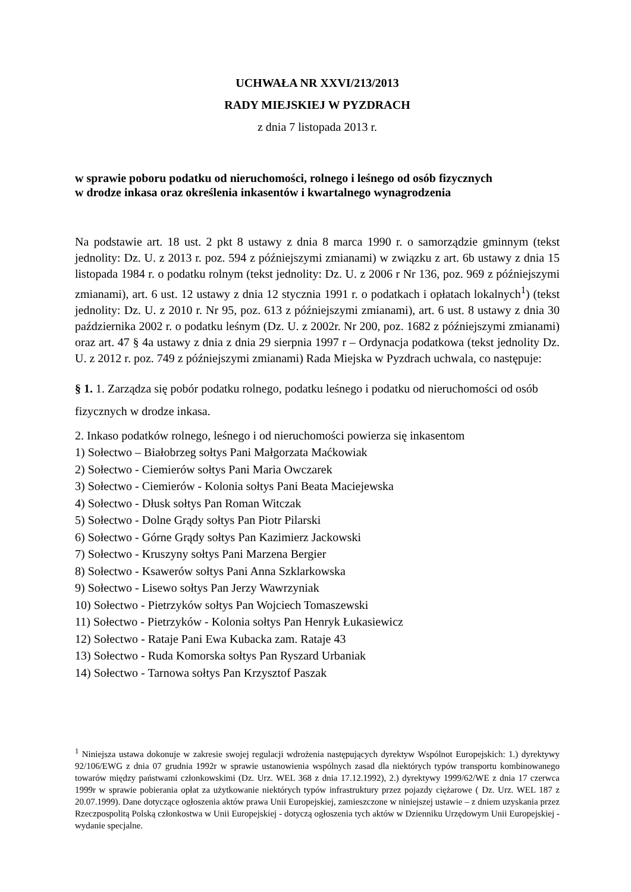UCHWAŁA NR XXVI/213/2013
RADY MIEJSKIEJ W PYZDRACH
z dnia 7 listopada 2013 r.
w sprawie poboru podatku od nieruchomości, rolnego i leśnego od osób fizycznych
w drodze inkasa oraz określenia inkasentów i kwartalnego wynagrodzenia
Na podstawie art. 18 ust. 2 pkt 8 ustawy z dnia 8 marca 1990 r. o samorządzie gminnym (tekst jednolity: Dz. U. z 2013 r. poz. 594 z późniejszymi zmianami) w związku z art. 6b ustawy z dnia 15 listopada 1984 r. o podatku rolnym (tekst jednolity: Dz. U. z 2006 r Nr 136, poz. 969 z późniejszymi zmianami), art. 6 ust. 12 ustawy z dnia 12 stycznia 1991 r. o podatkach i opłatach lokalnych<sup>1</sup>) (tekst jednolity: Dz. U. z 2010 r. Nr 95, poz. 613 z późniejszymi zmianami), art. 6 ust. 8 ustawy z dnia 30 października 2002 r. o podatku leśnym (Dz. U. z 2002r. Nr 200, poz. 1682 z późniejszymi zmianami) oraz art. 47 § 4a ustawy z dnia z dnia 29 sierpnia 1997 r – Ordynacja podatkowa (tekst jednolity Dz. U. z 2012 r. poz. 749 z późniejszymi zmianami) Rada Miejska w Pyzdrach uchwala, co następuje:
§ 1. 1. Zarządza się pobór podatku rolnego, podatku leśnego i podatku od nieruchomości od osób fizycznych w drodze inkasa.
2. Inkaso podatków rolnego, leśnego i od nieruchomości powierza się inkasentom
1) Sołectwo – Białobrzeg sołtys Pani Małgorzata Maćkowiak
2) Sołectwo - Ciemierów sołtys Pani Maria Owczarek
3) Sołectwo - Ciemierów - Kolonia sołtys Pani Beata Maciejewska
4) Sołectwo - Dłusk sołtys Pan Roman Witczak
5) Sołectwo - Dolne Grądy sołtys Pan Piotr Pilarski
6) Sołectwo - Górne Grądy sołtys Pan Kazimierz Jackowski
7) Sołectwo - Kruszyny sołtys Pani Marzena Bergier
8) Sołectwo - Ksawerów sołtys Pani Anna Szklarkowska
9) Sołectwo - Lisewo sołtys Pan Jerzy Wawrzyniak
10) Sołectwo - Pietrzyków sołtys Pan Wojciech Tomaszewski
11) Sołectwo - Pietrzyków - Kolonia sołtys Pan Henryk Łukasiewicz
12) Sołectwo - Rataje Pani Ewa Kubacka zam. Rataje 43
13) Sołectwo - Ruda Komorska sołtys Pan Ryszard Urbaniak
14) Sołectwo - Tarnowa sołtys Pan Krzysztof Paszak
<sup>1</sup> Niniejsza ustawa dokonuje w zakresie swojej regulacji wdrożenia następujących dyrektyw Wspólnot Europejskich: 1.) dyrektywy 92/106/EWG z dnia 07 grudnia 1992r w sprawie ustanowienia wspólnych zasad dla niektórych typów transportu kombinowanego towarów między państwami członkowskimi (Dz. Urz. WEL 368 z dnia 17.12.1992), 2.) dyrektywy 1999/62/WE z dnia 17 czerwca 1999r w sprawie pobierania opłat za użytkowanie niektórych typów infrastruktury przez pojazdy ciężarowe ( Dz. Urz. WEL 187 z 20.07.1999). Dane dotyczące ogłoszenia aktów prawa Unii Europejskiej, zamieszczone w niniejszej ustawie – z dniem uzyskania przez Rzeczpospolitą Polską członkostwa w Unii Europejskiej - dotyczą ogłoszenia tych aktów w Dzienniku Urzędowym Unii Europejskiej - wydanie specjalne.